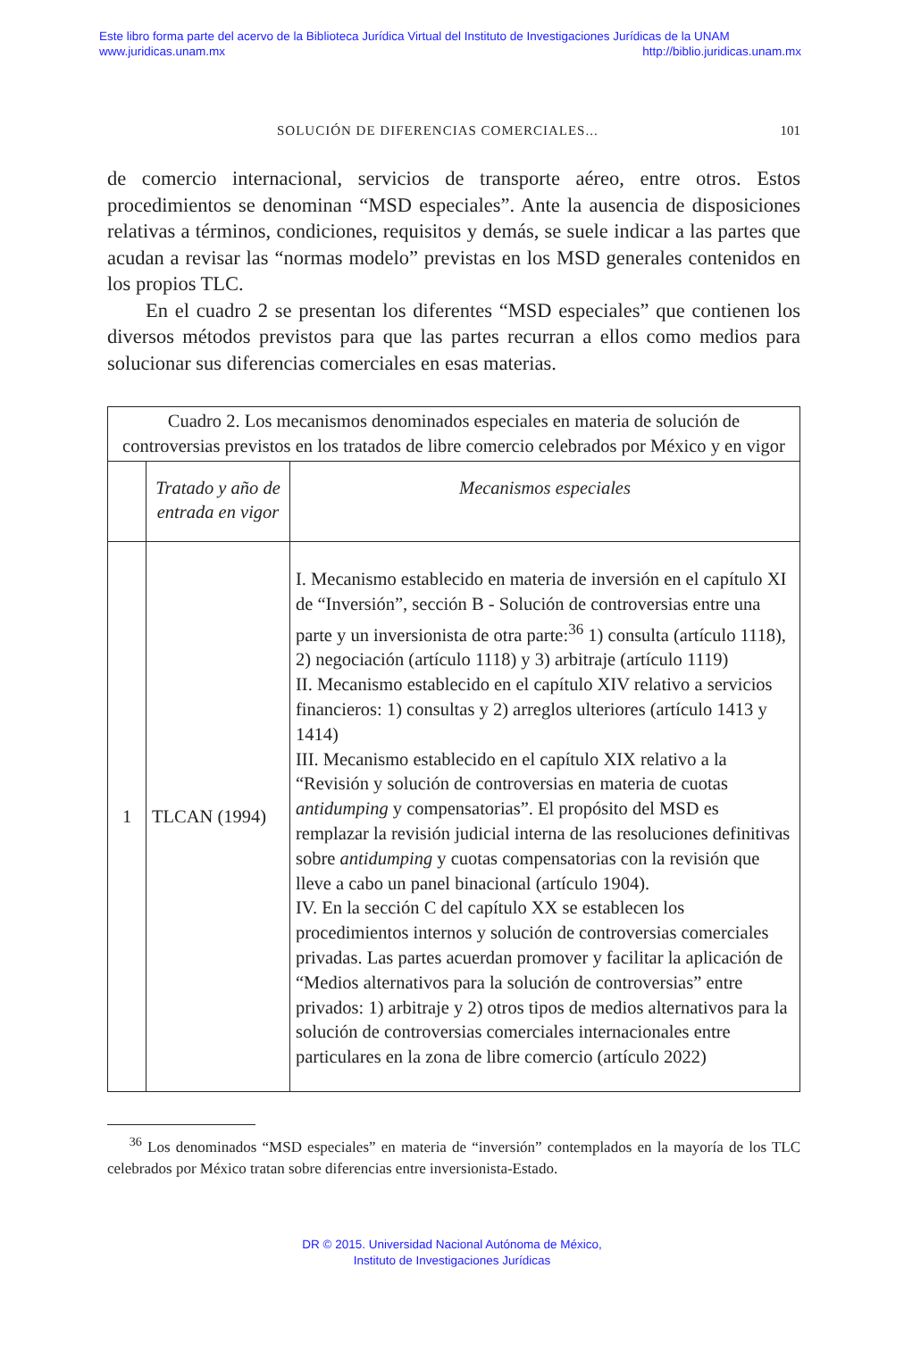Este libro forma parte del acervo de la Biblioteca Jurídica Virtual del Instituto de Investigaciones Jurídicas de la UNAM
www.juridicas.unam.mx http://biblio.juridicas.unam.mx
SOLUCIÓN DE DIFERENCIAS COMERCIALES... 101
de comercio internacional, servicios de transporte aéreo, entre otros. Estos procedimientos se denominan “MSD especiales”. Ante la ausencia de disposiciones relativas a términos, condiciones, requisitos y demás, se suele indicar a las partes que acudan a revisar las “normas modelo” previstas en los MSD generales contenidos en los propios TLC.
En el cuadro 2 se presentan los diferentes “MSD especiales” que contienen los diversos métodos previstos para que las partes recurran a ellos como medios para solucionar sus diferencias comerciales en esas materias.
| Cuadro 2. Los mecanismos denominados especiales en materia de solución de controversias previstos en los tratados de libre comercio celebrados por México y en vigor | | |
| | Tratado y año de entrada en vigor | Mecanismos especiales |
| 1 | TLCAN (1994) | I. Mecanismo establecido en materia de inversión en el capítulo XI de “Inversión”, sección B - Solución de controversias entre una parte y un inversionista de otra parte:<sup>36</sup> 1) consulta (artículo 1118), 2) negociación (artículo 1118) y 3) arbitraje (artículo 1119) II. Mecanismo establecido en el capítulo XIV relativo a servicios financieros: 1) consultas y 2) arreglos ulteriores (artículo 1413 y 1414) III. Mecanismo establecido en el capítulo XIX relativo a la “Revisión y solución de controversias en materia de cuotas antidumping y compensatorias”. El propósito del MSD es remplazar la revisión judicial interna de las resoluciones definitivas sobre antidumping y cuotas compensatorias con la revisión que lleve a cabo un panel binacional (artículo 1904). IV. En la sección C del capítulo XX se establecen los procedimientos internos y solución de controversias comerciales privadas. Las partes acuerdan promover y facilitar la aplicación de “Medios alternativos para la solución de controversias” entre privados: 1) arbitraje y 2) otros tipos de medios alternativos para la solución de controversias comerciales internacionales entre particulares en la zona de libre comercio (artículo 2022) |
<sup>36</sup> Los denominados “MSD especiales” en materia de “inversión” contemplados en la mayoría de los TLC celebrados por México tratan sobre diferencias entre inversionista-Estado.
DR © 2015. Universidad Nacional Autónoma de México,
Instituto de Investigaciones Jurídicas